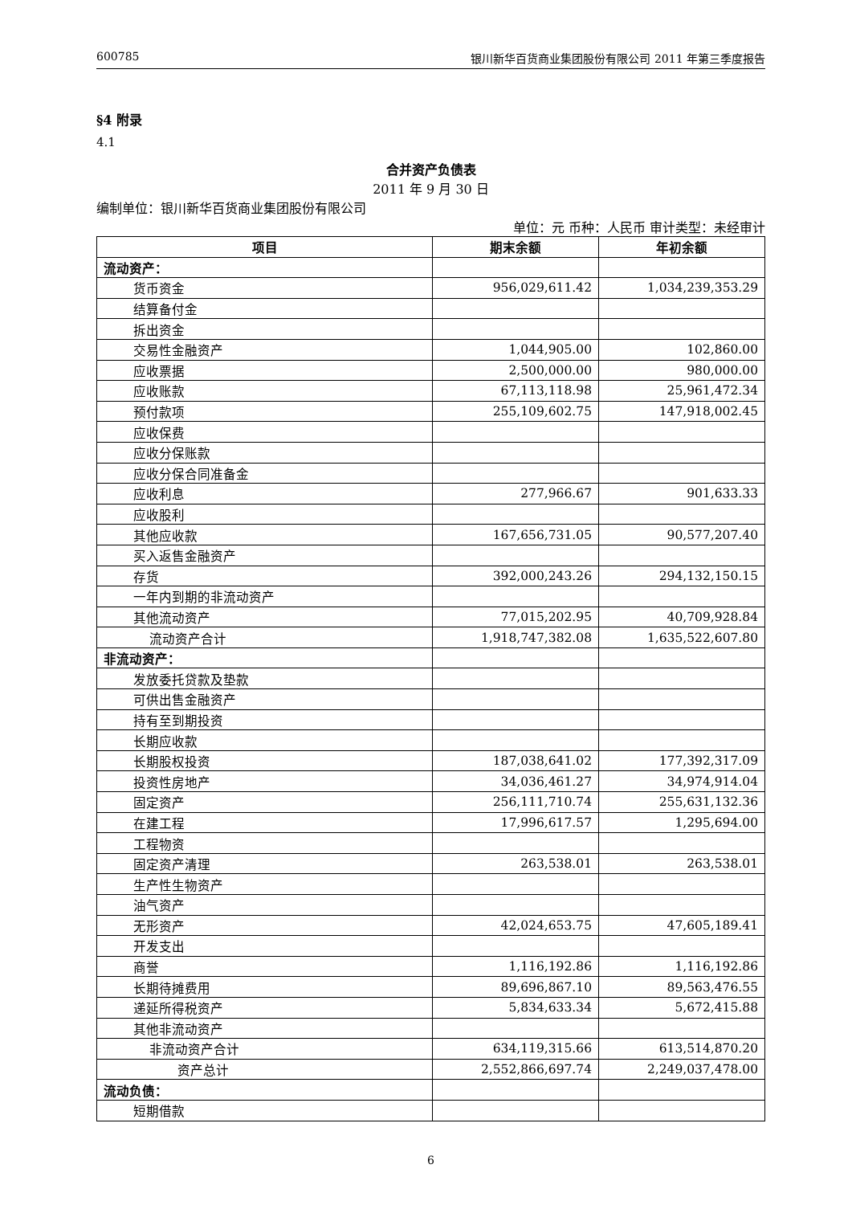600785 银川新华百货商业集团股份有限公司 2011 年第三季度报告
§4 附录
4.1
合并资产负债表
2011 年 9 月 30 日
编制单位：银川新华百货商业集团股份有限公司
单位：元 币种：人民币 审计类型：未经审计
| 项目 | 期末余额 | 年初余额 |
| --- | --- | --- |
| 流动资产： | | |
| 货币资金 | 956,029,611.42 | 1,034,239,353.29 |
| 结算备付金 | | |
| 拆出资金 | | |
| 交易性金融资产 | 1,044,905.00 | 102,860.00 |
| 应收票据 | 2,500,000.00 | 980,000.00 |
| 应收账款 | 67,113,118.98 | 25,961,472.34 |
| 预付款项 | 255,109,602.75 | 147,918,002.45 |
| 应收保费 | | |
| 应收分保账款 | | |
| 应收分保合同准备金 | | |
| 应收利息 | 277,966.67 | 901,633.33 |
| 应收股利 | | |
| 其他应收款 | 167,656,731.05 | 90,577,207.40 |
| 买入返售金融资产 | | |
| 存货 | 392,000,243.26 | 294,132,150.15 |
| 一年内到期的非流动资产 | | |
| 其他流动资产 | 77,015,202.95 | 40,709,928.84 |
| 流动资产合计 | 1,918,747,382.08 | 1,635,522,607.80 |
| 非流动资产： | | |
| 发放委托贷款及垫款 | | |
| 可供出售金融资产 | | |
| 持有至到期投资 | | |
| 长期应收款 | | |
| 长期股权投资 | 187,038,641.02 | 177,392,317.09 |
| 投资性房地产 | 34,036,461.27 | 34,974,914.04 |
| 固定资产 | 256,111,710.74 | 255,631,132.36 |
| 在建工程 | 17,996,617.57 | 1,295,694.00 |
| 工程物资 | | |
| 固定资产清理 | 263,538.01 | 263,538.01 |
| 生产性生物资产 | | |
| 油气资产 | | |
| 无形资产 | 42,024,653.75 | 47,605,189.41 |
| 开发支出 | | |
| 商誉 | 1,116,192.86 | 1,116,192.86 |
| 长期待摊费用 | 89,696,867.10 | 89,563,476.55 |
| 递延所得税资产 | 5,834,633.34 | 5,672,415.88 |
| 其他非流动资产 | | |
| 非流动资产合计 | 634,119,315.66 | 613,514,870.20 |
| 资产总计 | 2,552,866,697.74 | 2,249,037,478.00 |
| 流动负债： | | |
| 短期借款 | | |
6